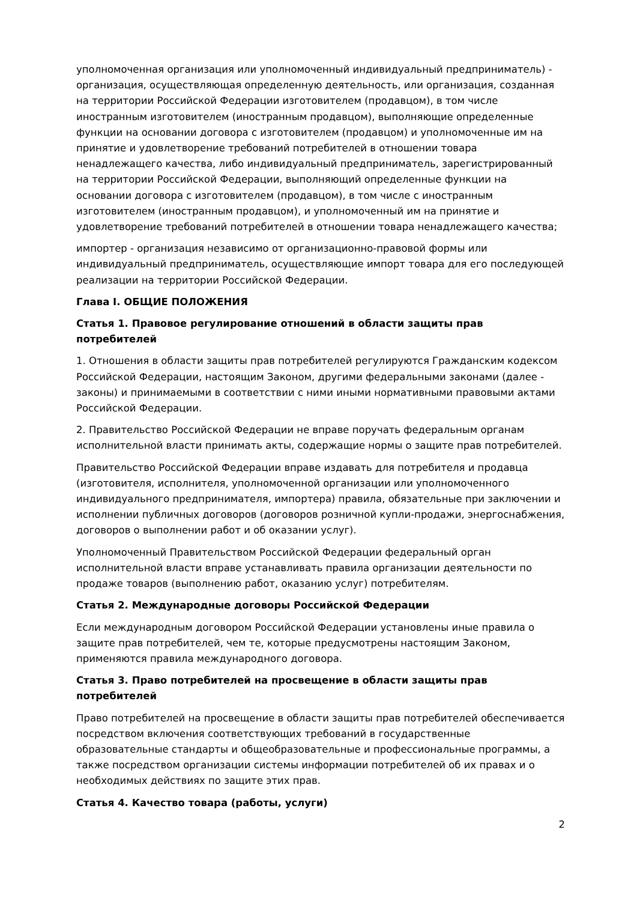уполномоченная организация или уполномоченный индивидуальный предприниматель) - организация, осуществляющая определенную деятельность, или организация, созданная на территории Российской Федерации изготовителем (продавцом), в том числе иностранным изготовителем (иностранным продавцом), выполняющие определенные функции на основании договора с изготовителем (продавцом) и уполномоченные им на принятие и удовлетворение требований потребителей в отношении товара ненадлежащего качества, либо индивидуальный предприниматель, зарегистрированный на территории Российской Федерации, выполняющий определенные функции на основании договора с изготовителем (продавцом), в том числе с иностранным изготовителем (иностранным продавцом), и уполномоченный им на принятие и удовлетворение требований потребителей в отношении товара ненадлежащего качества;
импортер - организация независимо от организационно-правовой формы или индивидуальный предприниматель, осуществляющие импорт товара для его последующей реализации на территории Российской Федерации.
Глава I. ОБЩИЕ ПОЛОЖЕНИЯ
Статья 1. Правовое регулирование отношений в области защиты прав потребителей
1. Отношения в области защиты прав потребителей регулируются Гражданским кодексом Российской Федерации, настоящим Законом, другими федеральными законами (далее - законы) и принимаемыми в соответствии с ними иными нормативными правовыми актами Российской Федерации.
2. Правительство Российской Федерации не вправе поручать федеральным органам исполнительной власти принимать акты, содержащие нормы о защите прав потребителей.
Правительство Российской Федерации вправе издавать для потребителя и продавца (изготовителя, исполнителя, уполномоченной организации или уполномоченного индивидуального предпринимателя, импортера) правила, обязательные при заключении и исполнении публичных договоров (договоров розничной купли-продажи, энергоснабжения, договоров о выполнении работ и об оказании услуг).
Уполномоченный Правительством Российской Федерации федеральный орган исполнительной власти вправе устанавливать правила организации деятельности по продаже товаров (выполнению работ, оказанию услуг) потребителям.
Статья 2. Международные договоры Российской Федерации
Если международным договором Российской Федерации установлены иные правила о защите прав потребителей, чем те, которые предусмотрены настоящим Законом, применяются правила международного договора.
Статья 3. Право потребителей на просвещение в области защиты прав потребителей
Право потребителей на просвещение в области защиты прав потребителей обеспечивается посредством включения соответствующих требований в государственные образовательные стандарты и общеобразовательные и профессиональные программы, а также посредством организации системы информации потребителей об их правах и о необходимых действиях по защите этих прав.
Статья 4. Качество товара (работы, услуги)
2